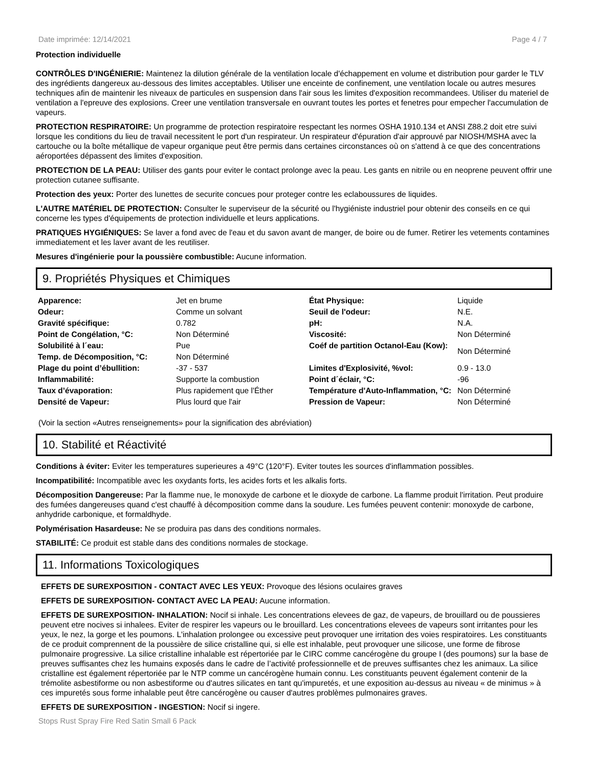Date imprimée: 12/14/2021 Page 4 / 7
Protection individuelle
CONTRÔLES D'INGÉNIERIE: Maintenez la dilution générale de la ventilation locale d'échappement en volume et distribution pour garder le TLV des ingrédients dangereux au-dessous des limites acceptables. Utiliser une enceinte de confinement, une ventilation locale ou autres mesures techniques afin de maintenir les niveaux de particules en suspension dans l'air sous les limites d'exposition recommandees. Utiliser du materiel de ventilation a l'epreuve des explosions. Creer une ventilation transversale en ouvrant toutes les portes et fenetres pour empecher l'accumulation de vapeurs.
PROTECTION RESPIRATOIRE: Un programme de protection respiratoire respectant les normes OSHA 1910.134 et ANSI Z88.2 doit etre suivi lorsque les conditions du lieu de travail necessitent le port d'un respirateur. Un respirateur d'épuration d'air approuvé par NIOSH/MSHA avec la cartouche ou la boîte métallique de vapeur organique peut être permis dans certaines circonstances où on s'attend à ce que des concentrations aéroportées dépassent des limites d'exposition.
PROTECTION DE LA PEAU: Utiliser des gants pour eviter le contact prolonge avec la peau. Les gants en nitrile ou en neoprene peuvent offrir une protection cutanee suffisante.
Protection des yeux: Porter des lunettes de securite concues pour proteger contre les eclaboussures de liquides.
L'AUTRE MATÉRIEL DE PROTECTION: Consulter le superviseur de la sécurité ou l'hygiéniste industriel pour obtenir des conseils en ce qui concerne les types d'équipements de protection individuelle et leurs applications.
PRATIQUES HYGIÉNIQUES: Se laver a fond avec de l'eau et du savon avant de manger, de boire ou de fumer. Retirer les vetements contamines immediatement et les laver avant de les reutiliser.
Mesures d'ingénierie pour la poussière combustible: Aucune information.
9. Propriétés Physiques et Chimiques
| Apparence: | Jet en brume | État Physique: | Liquide |
| Odeur: | Comme un solvant | Seuil de l'odeur: | N.E. |
| Gravité spécifique: | 0.782 | pH: | N.A. |
| Point de Congélation, °C: | Non Déterminé | Viscosité: | Non Déterminé |
| Solubilité à l´eau: | Pue | Coéf de partition Octanol-Eau (Kow): | Non Déterminé |
| Temp. de Décomposition, °C: | Non Déterminé | | |
| Plage du point d’ébullition: | -37 - 537 | Limites d'Explosivité, %vol: | 0.9 - 13.0 |
| Inflammabilité: | Supporte la combustion | Point d´éclair, °C: | -96 |
| Taux d’évaporation: | Plus rapidement que l'Éther | Température d'Auto-Inflammation, °C: | Non Déterminé |
| Densité de Vapeur: | Plus lourd que l'air | Pression de Vapeur: | Non Déterminé |
(Voir la section «Autres renseignements» pour la signification des abréviation)
10. Stabilité et Réactivité
Conditions à éviter: Eviter les temperatures superieures a 49°C (120°F). Eviter toutes les sources d'inflammation possibles.
Incompatibilité: Incompatible avec les oxydants forts, les acides forts et les alkalis forts.
Décomposition Dangereuse: Par la flamme nue, le monoxyde de carbone et le dioxyde de carbone. La flamme produit l'irritation. Peut produire des fumées dangereuses quand c'est chauffé à décomposition comme dans la soudure. Les fumées peuvent contenir: monoxyde de carbone, anhydride carbonique, et formaldhyde.
Polymérisation Hasardeuse: Ne se produira pas dans des conditions normales.
STABILITÉ: Ce produit est stable dans des conditions normales de stockage.
11. Informations Toxicologiques
EFFETS DE SUREXPOSITION - CONTACT AVEC LES YEUX: Provoque des lésions oculaires graves
EFFETS DE SUREXPOSITION- CONTACT AVEC LA PEAU: Aucune information.
EFFETS DE SUREXPOSITION- INHALATION: Nocif si inhale. Les concentrations elevees de gaz, de vapeurs, de brouillard ou de poussieres peuvent etre nocives si inhalees. Eviter de respirer les vapeurs ou le brouillard. Les concentrations elevees de vapeurs sont irritantes pour les yeux, le nez, la gorge et les poumons. L'inhalation prolongee ou excessive peut provoquer une irritation des voies respiratoires. Les constituants de ce produit comprennent de la poussière de silice cristalline qui, si elle est inhalable, peut provoquer une silicose, une forme de fibrose pulmonaire progressive. La silice cristalline inhalable est répertoriée par le CIRC comme cancérogène du groupe I (des poumons) sur la base de preuves suffisantes chez les humains exposés dans le cadre de l’activité professionnelle et de preuves suffisantes chez les animaux. La silice cristalline est également répertoriée par le NTP comme un cancérogène humain connu. Les constituants peuvent également contenir de la trémolite asbestiforme ou non asbestiforme ou d'autres silicates en tant qu'impuretés, et une exposition au-dessus au niveau « de minimus » à ces impuretés sous forme inhalable peut être cancérogène ou causer d'autres problèmes pulmonaires graves.
EFFETS DE SUREXPOSITION - INGESTION: Nocif si ingere.
Stops Rust Spray Fire Red Satin Small 6 Pack